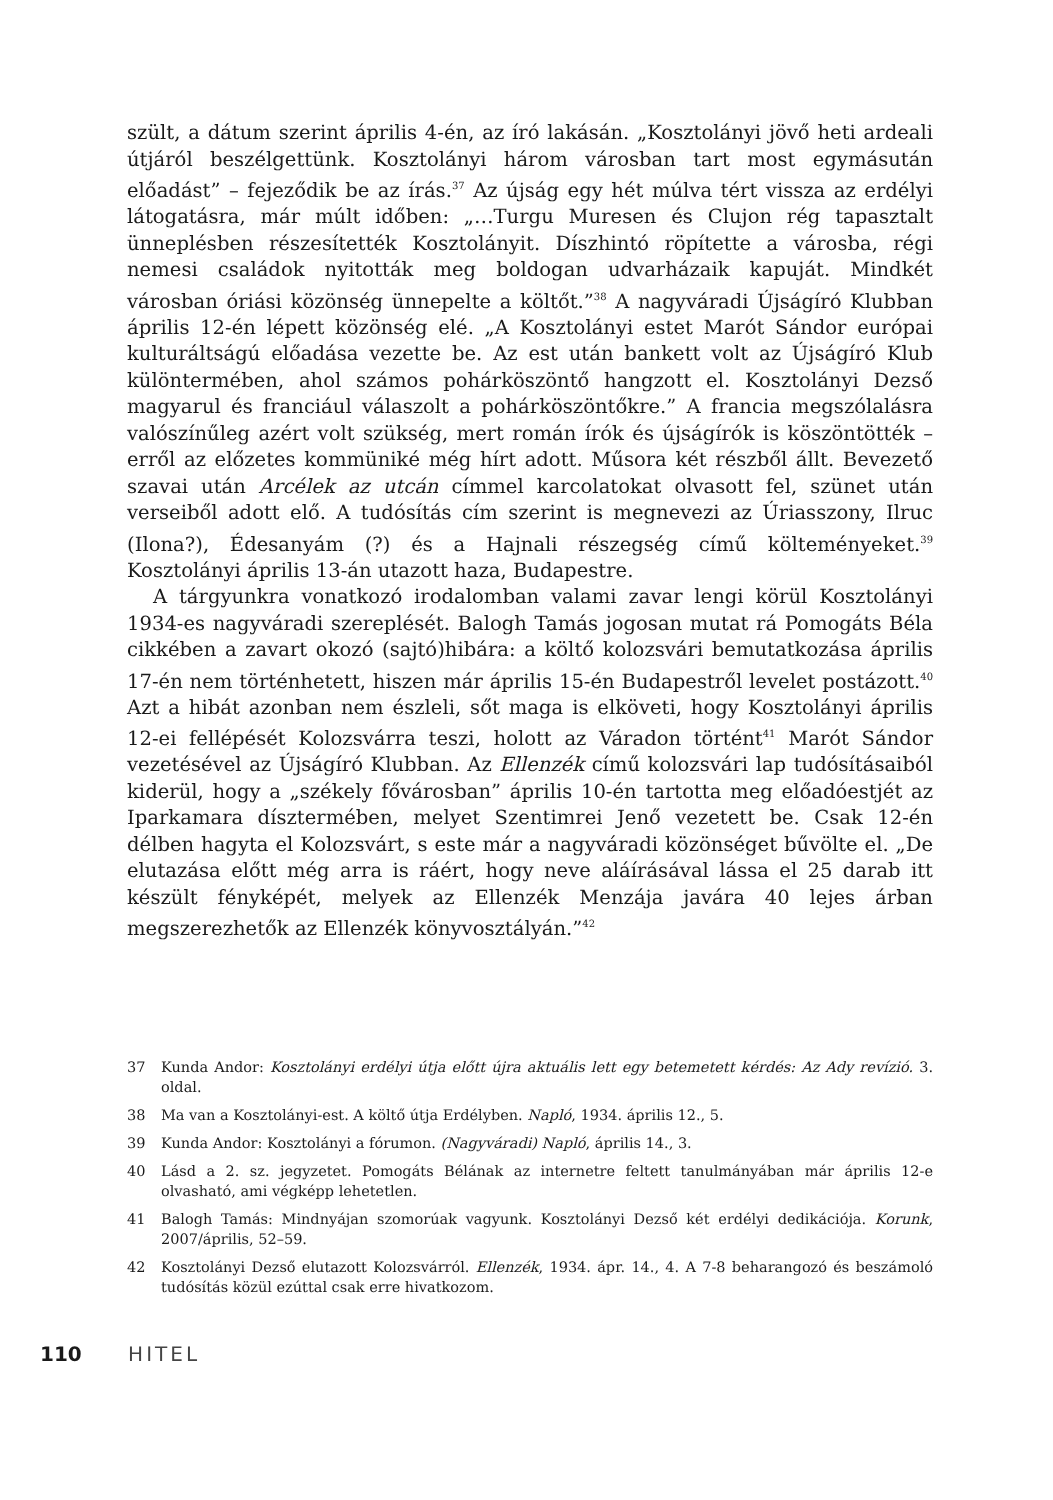szült, a dátum szerint április 4-én, az író lakásán. „Kosztolányi jövő heti ardeali útjáról beszélgettünk. Kosztolányi három városban tart most egymásután előadást” – fejeződik be az írás.<sup>37</sup> Az újság egy hét múlva tért vissza az erdélyi látogatásra, már múlt időben: „…Turgu Muresen és Clujon rég tapasztalt ünneplésben részesítették Kosztolányit. Díszhintó röpítette a városba, régi nemesi családok nyitották meg boldogan udvarházaik kapuját. Mindkét városban óriási közönség ünnepelte a költőt.”<sup>38</sup> A nagyváradi Újságíró Klubban április 12-én lépett közönség elé. „A Kosztolányi estet Marót Sándor európai kulturáltságú előadása vezette be. Az est után bankett volt az Újságíró Klub különtermében, ahol számos pohárköszöntő hangzott el. Kosztolányi Dezső magyarul és franciául válaszolt a pohárköszöntőkre.” A francia megszólalásra valószínűleg azért volt szükség, mert román írók és újságírók is köszöntötték – erről az előzetes kommüniké még hírt adott. Műsora két részből állt. Bevezető szavai után Arcélek az utcán címmel karcolatokat olvasott fel, szünet után verseiből adott elő. A tudósítás cím szerint is megnevezi az Úriasszony, Ilruc (Ilona?), Édesanyám (?) és a Hajnali részegség című költeményeket.<sup>39</sup> Kosztolányi április 13-án utazott haza, Budapestre.
A tárgyunkra vonatkozó irodalomban valami zavar lengi körül Kosztolányi 1934-es nagyváradi szereplését. Balogh Tamás jogosan mutat rá Pomogáts Béla cikkében a zavart okozó (sajtó)hibára: a költő kolozsvári bemutatkozása április 17-én nem történhetett, hiszen már április 15-én Budapestről levelet postázott.<sup>40</sup> Azt a hibát azonban nem észleli, sőt maga is elköveti, hogy Kosztolányi április 12-ei fellépését Kolozsvárra teszi, holott az Váradon történt<sup>41</sup> Marót Sándor vezetésével az Újságíró Klubban. Az Ellenzék című kolozsvári lap tudósításaiból kiderül, hogy a „székely fővárosban” április 10-én tartotta meg előadóestjét az Iparkamara dísztermében, melyet Szentimrei Jenő vezetett be. Csak 12-én délben hagyta el Kolozsvárt, s este már a nagyváradi közönséget bűvölte el. „De elutazása előtt még arra is ráért, hogy neve aláírásával lássa el 25 darab itt készült fényképét, melyek az Ellenzék Menzája javára 40 lejes árban megszerezhetők az Ellenzék könyvosztályán.”<sup>42</sup>
37 Kunda Andor: Kosztolányi erdélyi útja előtt újra aktuális lett egy betemetett kérdés: Az Ady revízió. 3. oldal.
38 Ma van a Kosztolányi-est. A költő útja Erdélyben. Napló, 1934. április 12., 5.
39 Kunda Andor: Kosztolányi a fórumon. (Nagyváradi) Napló, április 14., 3.
40 Lásd a 2. sz. jegyzetet. Pomogáts Bélának az internetre feltett tanulmányában már április 12-e olvasható, ami végképp lehetetlen.
41 Balogh Tamás: Mindnyájan szomorúak vagyunk. Kosztolányi Dezső két erdélyi dedikációja. Korunk, 2007/április, 52–59.
42 Kosztolányi Dezső elutazott Kolozsvárról. Ellenzék, 1934. ápr. 14., 4. A 7-8 beharangozó és beszámoló tudósítás közül ezúttal csak erre hivatkozom.
110 HITEL